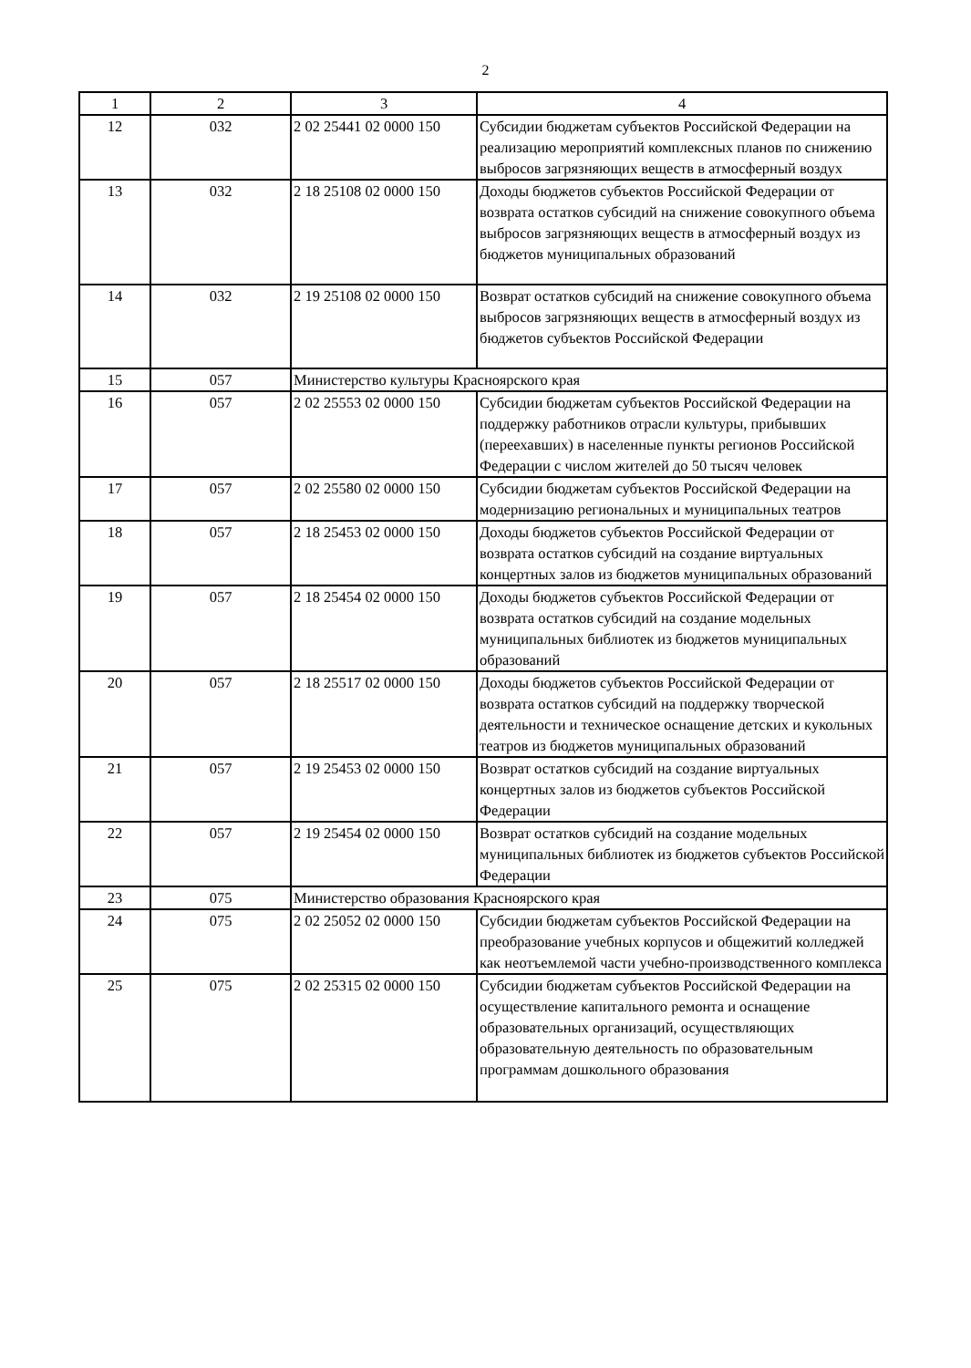2
| 1 | 2 | 3 | 4 |
| 12 | 032 | 2 02 25441 02 0000 150 | Субсидии бюджетам субъектов Российской Федерации на реализацию мероприятий комплексных планов по снижению выбросов загрязняющих веществ в атмосферный воздух |
| 13 | 032 | 2 18 25108 02 0000 150 | Доходы бюджетов субъектов Российской Федерации от возврата остатков субсидий на снижение совокупного объема выбросов загрязняющих веществ в атмосферный воздух из бюджетов муниципальных образований |
| 14 | 032 | 2 19 25108 02 0000 150 | Возврат остатков субсидий на снижение совокупного объема выбросов загрязняющих веществ в атмосферный воздух из бюджетов субъектов Российской Федерации |
| 15 | 057 | Министерство культуры Красноярского края | |
| 16 | 057 | 2 02 25553 02 0000 150 | Субсидии бюджетам субъектов Российской Федерации на поддержку работников отрасли культуры, прибывших (переехавших) в населенные пункты регионов Российской Федерации с числом жителей до 50 тысяч человек |
| 17 | 057 | 2 02 25580 02 0000 150 | Субсидии бюджетам субъектов Российской Федерации на модернизацию региональных и муниципальных театров |
| 18 | 057 | 2 18 25453 02 0000 150 | Доходы бюджетов субъектов Российской Федерации от возврата остатков субсидий на создание виртуальных концертных залов из бюджетов муниципальных образований |
| 19 | 057 | 2 18 25454 02 0000 150 | Доходы бюджетов субъектов Российской Федерации от возврата остатков субсидий на создание модельных муниципальных библиотек из бюджетов муниципальных образований |
| 20 | 057 | 2 18 25517 02 0000 150 | Доходы бюджетов субъектов Российской Федерации от возврата остатков субсидий на поддержку творческой деятельности и техническое оснащение детских и кукольных театров из бюджетов муниципальных образований |
| 21 | 057 | 2 19 25453 02 0000 150 | Возврат остатков субсидий на создание виртуальных концертных залов из бюджетов субъектов Российской Федерации |
| 22 | 057 | 2 19 25454 02 0000 150 | Возврат остатков субсидий на создание модельных муниципальных библиотек из бюджетов субъектов Российской Федерации |
| 23 | 075 | Министерство образования Красноярского края | |
| 24 | 075 | 2 02 25052 02 0000 150 | Субсидии бюджетам субъектов Российской Федерации на преобразование учебных корпусов и общежитий колледжей как неотъемлемой части учебно-производственного комплекса |
| 25 | 075 | 2 02 25315 02 0000 150 | Субсидии бюджетам субъектов Российской Федерации на осуществление капитального ремонта и оснащение образовательных организаций, осуществляющих образовательную деятельность по образовательным программам дошкольного образования |